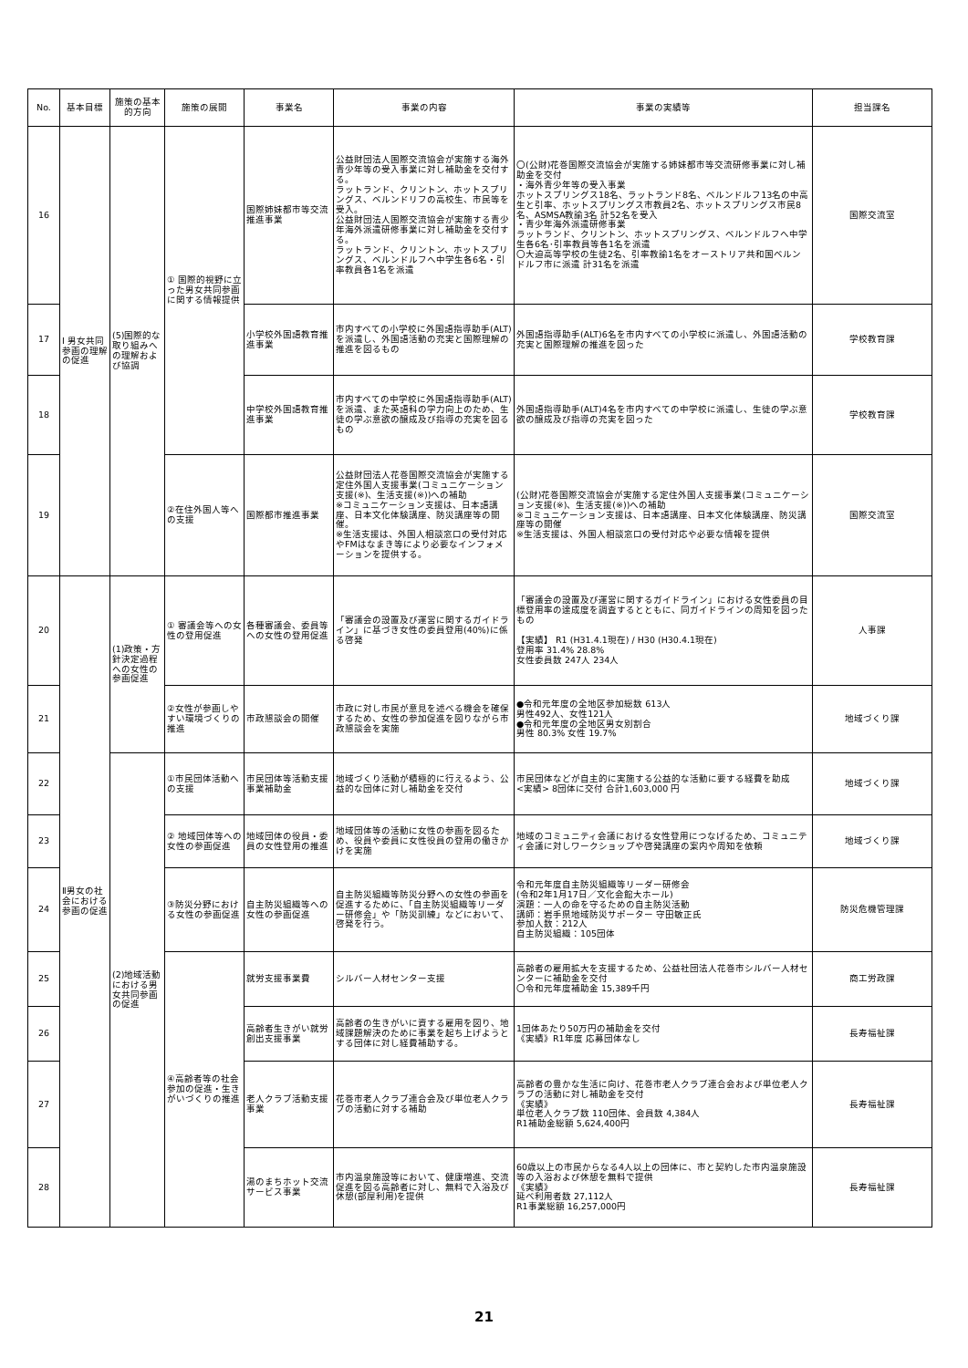| No. | 基本目標 | 施策の基本的方向 | 施策の展開 | 事業名 | 事業の内容 | 事業の実績等 | 担当課名 |
| --- | --- | --- | --- | --- | --- | --- | --- |
| 16 | Ⅰ 男女共同参画の理解の促進 | (5)国際的な取り組みへの理解および協調 | ① 国際的視野に立った男女共同参画に関する情報提供 | 国際姉妹都市等交流推進事業 | 公益財団法人国際交流協会が実施する海外青少年等の受入事業に対し補助金を交付する。 ラットランド、クリントン、ホットスプリングス、ベルンドリフの高校生、市民等を受入。 公益財団法人国際交流協会が実施する青少年海外派遣研修事業に対し補助金を交付する。 ラットランド、クリントン、ホットスプリングス、ベルンドルフへ中学生各6名・引率教員各1名を派遣 | 〇(公財)花巻国際交流協会が実施する姉妹都市等交流研修事業に対し補助金を交付 ・海外青少年等の受入事業 ホットスプリングス18名、ラットランド8名、ベルンドルフ13名の中高生と引率、ホットスプリングス市教員2名、ホットスプリングス市民8名、ASMSA教諭3名 計52名を受入 ・青少年海外派遣研修事業 ラットランド、クリントン、ホットスプリングス、ベルンドルフへ中学生各6名･引率教員等各1名を派遣 〇大迫高等学校の生徒2名、引率教諭1名をオーストリア共和国ベルンドルフ市に派遣 計31名を派遣 | 国際交流室 |
| 17 | | | | 小学校外国語教育推進事業 | 市内すべての小学校に外国語指導助手(ALT)を派遣し、外国語活動の充実と国際理解の推進を図るもの | 外国語指導助手(ALT)6名を市内すべての小学校に派遣し、外国語活動の充実と国際理解の推進を図った | 学校教育課 |
| 18 | | | | 中学校外国語教育推進事業 | 市内すべての中学校に外国語指導助手(ALT)を派遣、また英語科の学力向上のため、生徒の学ぶ意欲の醸成及び指導の充実を図るもの | 外国語指導助手(ALT)4名を市内すべての中学校に派遣し、生徒の学ぶ意欲の醸成及び指導の充実を図った | 学校教育課 |
| 19 | | | ②在住外国人等への支援 | 国際都市推進事業 | 公益財団法人花巻国際交流協会が実施する定住外国人支援事業(コミュニケーション支援(※)、生活支援(※))への補助 ※コミュニケーション支援は、日本語講座、日本文化体験講座、防災講座等の開催。 ※生活支援は、外国人相談窓口の受付対応やFMはなまき等により必要なインフォメーションを提供する。 | (公財)花巻国際交流協会が実施する定住外国人支援事業(コミュニケーション支援(※)、生活支援(※))への補助 ※コミュニケーション支援は、日本語講座、日本文化体験講座、防災講座等の開催 ※生活支援は、外国人相談窓口の受付対応や必要な情報を提供 | 国際交流室 |
| 20 | Ⅱ男女の社会における参画の促進 | (1)政策・方針決定過程への女性の参画促進 | ① 審議会等への女性の登用促進 | 各種審議会、委員等への女性の登用促進 | 「審議会の設置及び運営に関するガイドライン」に基づき女性の委員登用(40%)に係る啓発 | 「審議会の設置及び運営に関するガイドライン」における女性委員の目標登用率の達成度を調査するとともに、同ガイドラインの周知を図ったもの 【実績】 R1 (H31.4.1現在) / H30 (H30.4.1現在) 登用率 31.4% 28.8% 女性委員数 247人 234人 | 人事課 |
| 21 | | | ②女性が参画しやすい環境づくりの推進 | 市政懇談会の開催 | 市政に対し市民が意見を述べる機会を確保するため、女性の参加促進を図りながら市政懇談会を実施 | ●令和元年度の全地区参加総数 613人 男性492人、女性121人 ●令和元年度の全地区男女別割合 男性 80.3% 女性 19.7% | 地域づくり課 |
| 22 | | (2)地域活動における男女共同参画の促進 | ①市民団体活動への支援 | 市民団体等活動支援事業補助金 | 地域づくり活動が積極的に行えるよう、公益的な団体に対し補助金を交付 | 市民団体などが自主的に実施する公益的な活動に要する経費を助成 <実績> 8団体に交付 合計1,603,000 円 | 地域づくり課 |
| 23 | | | ② 地域団体等への女性の参画促進 | 地域団体の役員・委員の女性登用の推進 | 地域団体等の活動に女性の参画を図るため、役員や委員に女性役員の登用の働きかけを実施 | 地域のコミュニティ会議における女性登用につなげるため、コミュニティ会議に対しワークショップや啓発講座の案内や周知を依頼 | 地域づくり課 |
| 24 | | | ③防災分野における女性の参画促進 | 自主防災組織等への女性の参画促進 | 自主防災組織等防災分野への女性の参画を促進するために、「自主防災組織等リーダー研修会」や「防災訓練」などにおいて、啓発を行う。 | 令和元年度自主防災組織等リーダー研修会 (令和2年1月17日／文化会館大ホール) 演題：一人の命を守るための自主防災活動 講師：岩手県地域防災サポーター 守田敏正氏 参加人数：212人 自主防災組織：105団体 | 防災危機管理課 |
| 25 | | | ④高齢者等の社会参加の促進・生きがいづくりの推進 | 就労支援事業費 | シルバー人材センター支援 | 高齢者の雇用拡大を支援するため、公益社団法人花巻市シルバー人材センターに補助金を交付 〇令和元年度補助金 15,389千円 | 商工労政課 |
| 26 | | | | 高齢者生きがい就労創出支援事業 | 高齢者の生きがいに資する雇用を図り、地域課題解決のために事業を起ち上げようとする団体に対し経費補助する。 | 1団体あたり50万円の補助金を交付 《実績》R1年度 応募団体なし | 長寿福祉課 |
| 27 | | | | 老人クラブ活動支援事業 | 花巻市老人クラブ連合会及び単位老人クラブの活動に対する補助 | 高齢者の豊かな生活に向け、花巻市老人クラブ連合会および単位老人クラブの活動に対し補助金を交付 《実績》 単位老人クラブ数 110団体、会員数 4,384人 R1補助金総額 5,624,400円 | 長寿福祉課 |
| 28 | | | | 湯のまちホット交流サービス事業 | 市内温泉施設等において、健康増進、交流促進を図る高齢者に対し、無料で入浴及び休憩(部屋利用)を提供 | 60歳以上の市民からなる4人以上の団体に、市と契約した市内温泉施設等の入浴および休憩を無料で提供 《実績》 延べ利用者数 27,112人 R1事業総額 16,257,000円 | 長寿福祉課 |
21